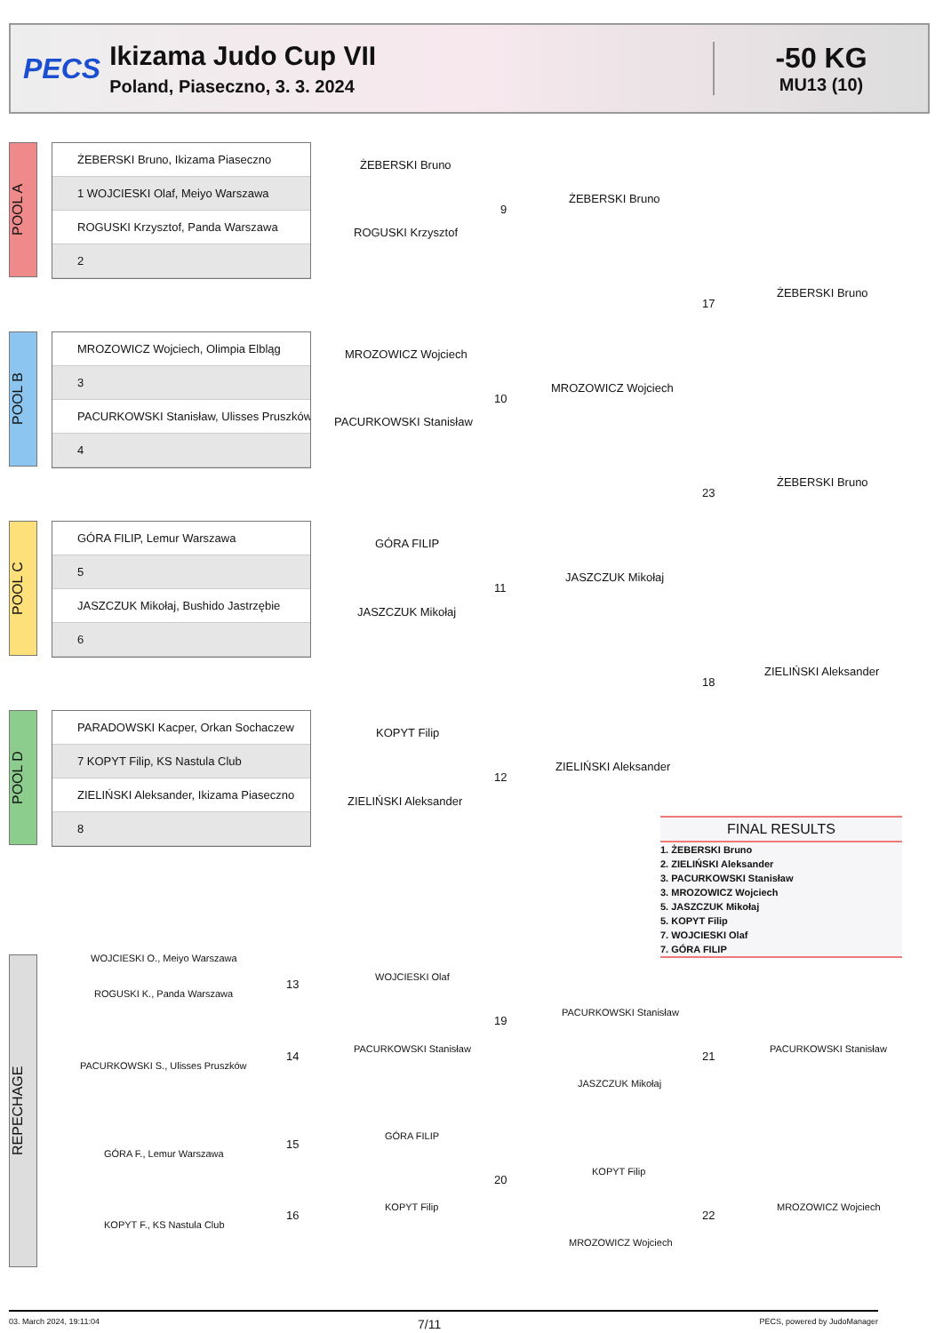PECS
Ikizama Judo Cup VII
Poland, Piaseczno, 3. 3. 2024
-50 KG
MU13 (10)
POOL A
ŻEBERSKI Bruno, Ikizama Piaseczno
1 WOJCIESKI Olaf, Meiyo Warszawa
ROGUSKI Krzysztof, Panda Warszawa
2
POOL B
MROZOWICZ Wojciech, Olimpia Elbląg
3
PACURKOWSKI Stanisław, Ulisses Pruszków
4
POOL C
GÓRA FILIP, Lemur Warszawa
5
JASZCZUK Mikołaj, Bushido Jastrzębie
6
POOL D
PARADOWSKI Kacper, Orkan Sochaczew
7 KOPYT Filip, KS Nastula Club
ZIELIŃSKI Aleksander, Ikizama Piaseczno
8
ŻEBERSKI Bruno
ROGUSKI Krzysztof
9
ŻEBERSKI Bruno
MROZOWICZ Wojciech
PACURKOWSKI Stanisław
10
MROZOWICZ Wojciech
17
ŻEBERSKI Bruno
23
ŻEBERSKI Bruno
GÓRA FILIP
JASZCZUK Mikołaj
11
JASZCZUK Mikołaj
18
ZIELIŃSKI Aleksander
KOPYT Filip
ZIELIŃSKI Aleksander
12
ZIELIŃSKI Aleksander
FINAL RESULTS
1. ŻEBERSKI Bruno
2. ZIELIŃSKI Aleksander
3. PACURKOWSKI Stanisław
3. MROZOWICZ Wojciech
5. JASZCZUK Mikołaj
5. KOPYT Filip
7. WOJCIESKI Olaf
7. GÓRA FILIP
REPECHAGE
WOJCIESKI O., Meiyo Warszawa
13
ROGUSKI K., Panda Warszawa
WOJCIESKI Olaf
14
PACURKOWSKI S., Ulisses Pruszków
PACURKOWSKI Stanisław
19
PACURKOWSKI Stanisław
21
PACURKOWSKI Stanisław
JASZCZUK Mikołaj
15
GÓRA F., Lemur Warszawa
GÓRA FILIP
20
KOPYT Filip
16
KOPYT F., KS Nastula Club
KOPYT Filip
22
MROZOWICZ Wojciech
MROZOWICZ Wojciech
03. March 2024, 19:11:04 7/11 PECS, powered by JudoManager